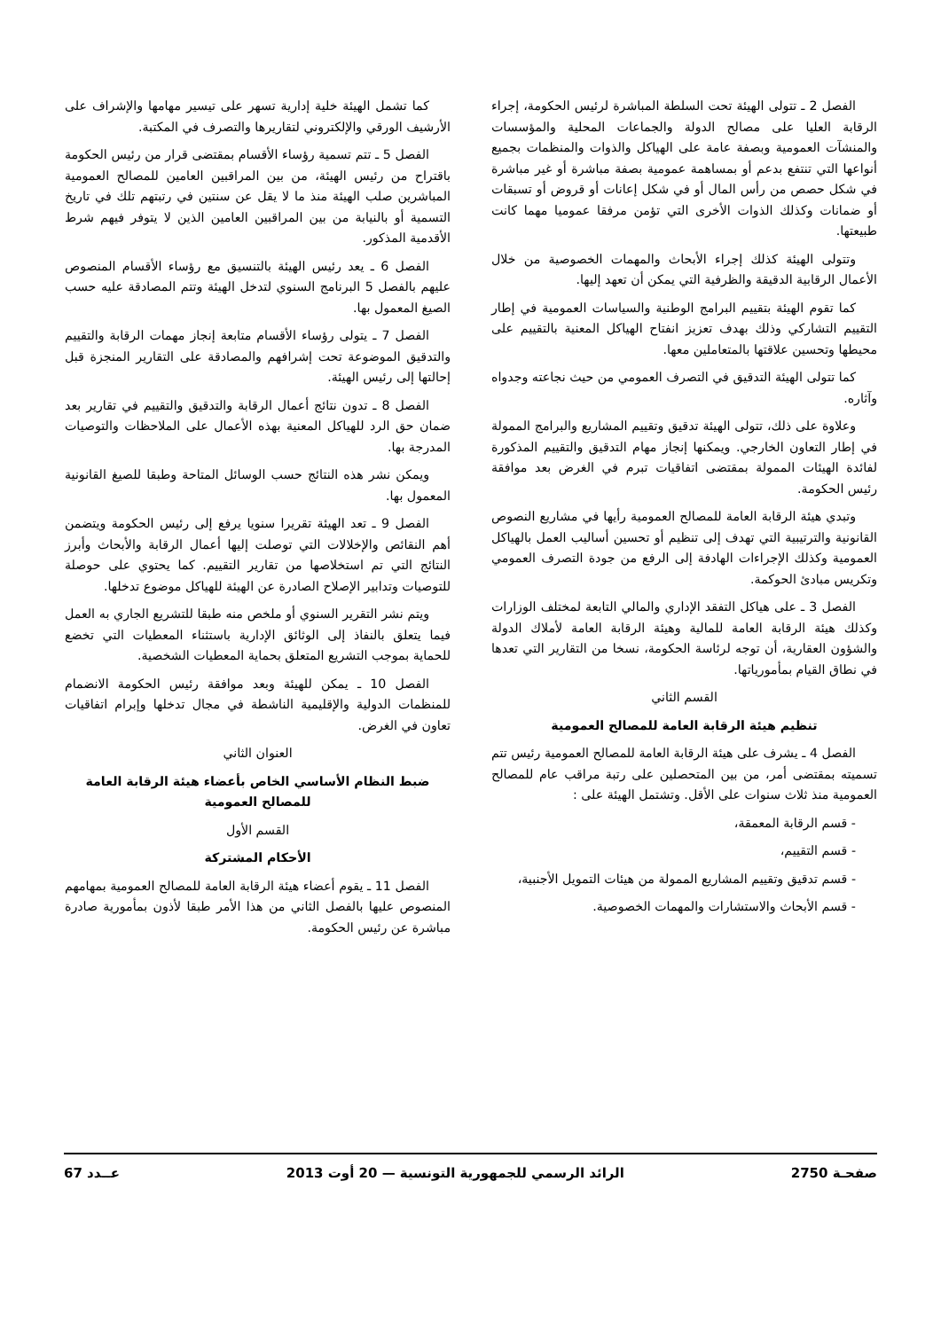الفصل 2 ـ تتولى الهيئة تحت السلطة المباشرة لرئيس الحكومة، إجراء الرقابة العليا على مصالح الدولة والجماعات المحلية والمؤسسات والمنشآت العمومية وبصفة عامة على الهياكل والذوات والمنظمات بجميع أنواعها التي تنتفع بدعم أو بمساهمة عمومية بصفة مباشرة أو غير مباشرة في شكل حصص من رأس المال أو في شكل إعانات أو قروض أو تسبقات أو ضمانات وكذلك الذوات الأخرى التي تؤمن مرفقا عموميا مهما كانت طبيعتها.
وتتولى الهيئة كذلك إجراء الأبحاث والمهمات الخصوصية من خلال الأعمال الرقابية الدقيقة والظرفية التي يمكن أن تعهد إليها.
كما تقوم الهيئة بتقييم البرامج الوطنية والسياسات العمومية في إطار التقييم التشاركي وذلك بهدف تعزيز انفتاح الهياكل المعنية بالتقييم على محيطها وتحسين علاقتها بالمتعاملين معها.
كما تتولى الهيئة التدقيق في التصرف العمومي من حيث نجاعته وجدواه وآثاره.
وعلاوة على ذلك، تتولى الهيئة تدقيق وتقييم المشاريع والبرامج الممولة في إطار التعاون الخارجي. ويمكنها إنجاز مهام التدقيق والتقييم المذكورة لفائدة الهيئات الممولة بمقتضى اتفاقيات تبرم في الغرض بعد موافقة رئيس الحكومة.
وتبدي هيئة الرقابة العامة للمصالح العمومية رأيها في مشاريع النصوص القانونية والترتيبية التي تهدف إلى تنظيم أو تحسين أساليب العمل بالهياكل العمومية وكذلك الإجراءات الهادفة إلى الرفع من جودة التصرف العمومي وتكريس مبادئ الحوكمة.
الفصل 3 ـ على هياكل التفقد الإداري والمالي التابعة لمختلف الوزارات وكذلك هيئة الرقابة العامة للمالية وهيئة الرقابة العامة لأملاك الدولة والشؤون العقارية، أن توجه لرئاسة الحكومة، نسخا من التقارير التي تعدها في نطاق القيام بمأمورياتها.
القسم الثاني
تنظيم هيئة الرقابة العامة للمصالح العمومية
الفصل 4 ـ يشرف على هيئة الرقابة العامة للمصالح العمومية رئيس تتم تسميته بمقتضى أمر، من بين المتحصلين على رتبة مراقب عام للمصالح العمومية منذ ثلاث سنوات على الأقل. وتشتمل الهيئة على :
- قسم الرقابة المعمقة،
- قسم التقييم،
- قسم تدقيق وتقييم المشاريع الممولة من هيئات التمويل الأجنبية،
- قسم الأبحاث والاستشارات والمهمات الخصوصية.
كما تشمل الهيئة خلية إدارية تسهر على تيسير مهامها والإشراف على الأرشيف الورقي والإلكتروني لتقاريرها والتصرف في المكتبة.
الفصل 5 ـ تتم تسمية رؤساء الأقسام بمقتضى قرار من رئيس الحكومة باقتراح من رئيس الهيئة، من بين المراقبين العامين للمصالح العمومية المباشرين صلب الهيئة منذ ما لا يقل عن سنتين في رتبتهم تلك في تاريخ التسمية أو بالنيابة من بين المراقبين العامين الذين لا يتوفر فيهم شرط الأقدمية المذكور.
الفصل 6 ـ يعد رئيس الهيئة بالتنسيق مع رؤساء الأقسام المنصوص عليهم بالفصل 5 البرنامج السنوي لتدخل الهيئة وتتم المصادقة عليه حسب الصيغ المعمول بها.
الفصل 7 ـ يتولى رؤساء الأقسام متابعة إنجاز مهمات الرقابة والتقييم والتدقيق الموضوعة تحت إشرافهم والمصادقة على التقارير المنجزة قبل إحالتها إلى رئيس الهيئة.
الفصل 8 ـ تدون نتائج أعمال الرقابة والتدقيق والتقييم في تقارير بعد ضمان حق الرد للهياكل المعنية بهذه الأعمال على الملاحظات والتوصيات المدرجة بها.
ويمكن نشر هذه النتائج حسب الوسائل المتاحة وطبقا للصيغ القانونية المعمول بها.
الفصل 9 ـ تعد الهيئة تقريرا سنويا يرفع إلى رئيس الحكومة ويتضمن أهم النقائص والإخلالات التي توصلت إليها أعمال الرقابة والأبحاث وأبرز النتائج التي تم استخلاصها من تقارير التقييم. كما يحتوي على حوصلة للتوصيات وتدابير الإصلاح الصادرة عن الهيئة للهياكل موضوع تدخلها.
ويتم نشر التقرير السنوي أو ملخص منه طبقا للتشريع الجاري به العمل فيما يتعلق بالنفاذ إلى الوثائق الإدارية باستثناء المعطيات التي تخضع للحماية بموجب التشريع المتعلق بحماية المعطيات الشخصية.
الفصل 10 ـ يمكن للهيئة وبعد موافقة رئيس الحكومة الانضمام للمنظمات الدولية والإقليمية الناشطة في مجال تدخلها وإبرام اتفاقيات تعاون في الغرض.
العنوان الثاني
ضبط النظام الأساسي الخاص بأعضاء هيئة الرقابة العامة للمصالح العمومية
القسم الأول
الأحكام المشتركة
الفصل 11 ـ يقوم أعضاء هيئة الرقابة العامة للمصالح العمومية بمهامهم المنصوص عليها بالفصل الثاني من هذا الأمر طبقا لأذون بمأمورية صادرة مباشرة عن رئيس الحكومة.
صفحـة 2750 الرائد الرسمي للجمهورية التونسية — 20 أوت 2013 عــدد 67